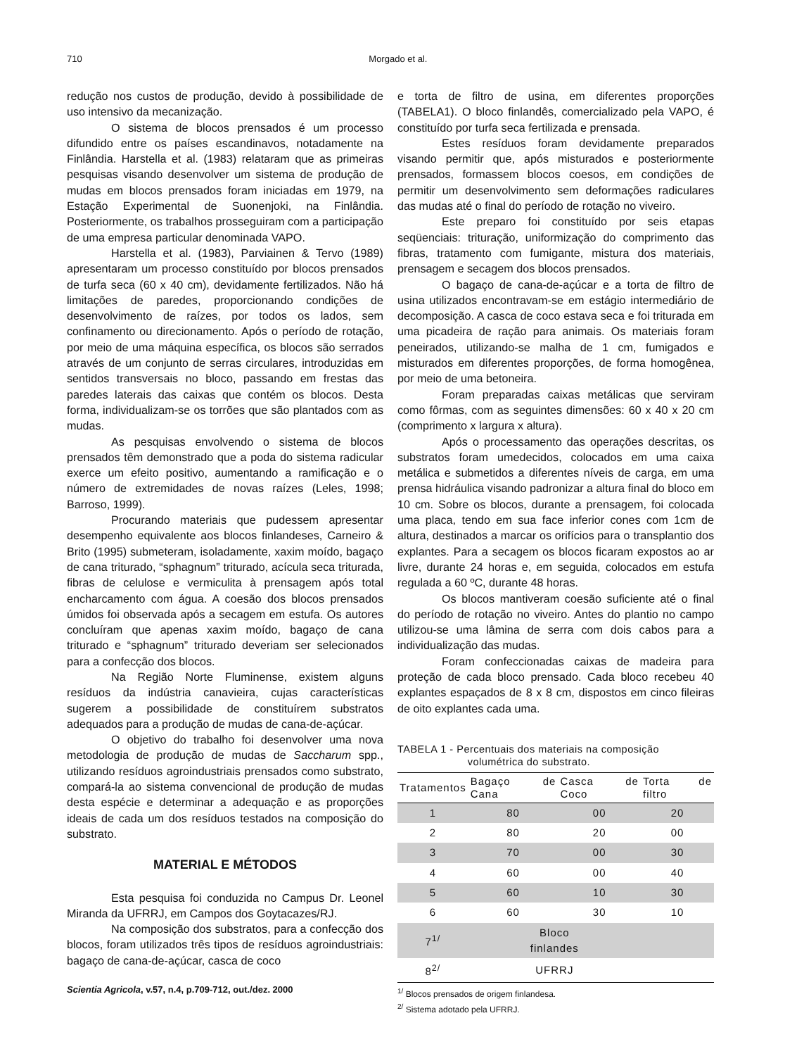710
Morgado et al.
redução nos custos de produção, devido à possibilidade de uso intensivo da mecanização.
O sistema de blocos prensados é um processo difundido entre os países escandinavos, notadamente na Finlândia. Harstella et al. (1983) relataram que as primeiras pesquisas visando desenvolver um sistema de produção de mudas em blocos prensados foram iniciadas em 1979, na Estação Experimental de Suonenjoki, na Finlândia. Posteriormente, os trabalhos prosseguiram com a participação de uma empresa particular denominada VAPO.
Harstella et al. (1983), Parviainen & Tervo (1989) apresentaram um processo constituído por blocos prensados de turfa seca (60 x 40 cm), devidamente fertilizados. Não há limitações de paredes, proporcionando condições de desenvolvimento de raízes, por todos os lados, sem confinamento ou direcionamento. Após o período de rotação, por meio de uma máquina específica, os blocos são serrados através de um conjunto de serras circulares, introduzidas em sentidos transversais no bloco, passando em frestas das paredes laterais das caixas que contém os blocos. Desta forma, individualizam-se os torrões que são plantados com as mudas.
As pesquisas envolvendo o sistema de blocos prensados têm demonstrado que a poda do sistema radicular exerce um efeito positivo, aumentando a ramificação e o número de extremidades de novas raízes (Leles, 1998; Barroso, 1999).
Procurando materiais que pudessem apresentar desempenho equivalente aos blocos finlandeses, Carneiro & Brito (1995) submeteram, isoladamente, xaxim moído, bagaço de cana triturado, “sphagnum” triturado, acícula seca triturada, fibras de celulose e vermiculita à prensagem após total encharcamento com água. A coesão dos blocos prensados úmidos foi observada após a secagem em estufa. Os autores concluíram que apenas xaxim moído, bagaço de cana triturado e “sphagnum” triturado deveriam ser selecionados para a confecção dos blocos.
Na Região Norte Fluminense, existem alguns resíduos da indústria canavieira, cujas características sugerem a possibilidade de constituírem substratos adequados para a produção de mudas de cana-de-açúcar.
O objetivo do trabalho foi desenvolver uma nova metodologia de produção de mudas de Saccharum spp., utilizando resíduos agroindustriais prensados como substrato, compará-la ao sistema convencional de produção de mudas desta espécie e determinar a adequação e as proporções ideais de cada um dos resíduos testados na composição do substrato.
MATERIAL E MÉTODOS
Esta pesquisa foi conduzida no Campus Dr. Leonel Miranda da UFRRJ, em Campos dos Goytacazes/RJ.
Na composição dos substratos, para a confecção dos blocos, foram utilizados três tipos de resíduos agroindustriais: bagaço de cana-de-açúcar, casca de coco
e torta de filtro de usina, em diferentes proporções (TABELA1). O bloco finlandês, comercializado pela VAPO, é constituído por turfa seca fertilizada e prensada.
Estes resíduos foram devidamente preparados visando permitir que, após misturados e posteriormente prensados, formassem blocos coesos, em condições de permitir um desenvolvimento sem deformações radiculares das mudas até o final do período de rotação no viveiro.
Este preparo foi constituído por seis etapas seqüenciais: trituração, uniformização do comprimento das fibras, tratamento com fumigante, mistura dos materiais, prensagem e secagem dos blocos prensados.
O bagaço de cana-de-açúcar e a torta de filtro de usina utilizados encontravam-se em estágio intermediário de decomposição. A casca de coco estava seca e foi triturada em uma picadeira de ração para animais. Os materiais foram peneirados, utilizando-se malha de 1 cm, fumigados e misturados em diferentes proporções, de forma homogênea, por meio de uma betoneira.
Foram preparadas caixas metálicas que serviram como fôrmas, com as seguintes dimensões: 60 x 40 x 20 cm (comprimento x largura x altura).
Após o processamento das operações descritas, os substratos foram umedecidos, colocados em uma caixa metálica e submetidos a diferentes níveis de carga, em uma prensa hidráulica visando padronizar a altura final do bloco em 10 cm. Sobre os blocos, durante a prensagem, foi colocada uma placa, tendo em sua face inferior cones com 1cm de altura, destinados a marcar os orifícios para o transplantio dos explantes. Para a secagem os blocos ficaram expostos ao ar livre, durante 24 horas e, em seguida, colocados em estufa regulada a 60 ºC, durante 48 horas.
Os blocos mantiveram coesão suficiente até o final do período de rotação no viveiro. Antes do plantio no campo utilizou-se uma lâmina de serra com dois cabos para a individualização das mudas.
Foram confeccionadas caixas de madeira para proteção de cada bloco prensado. Cada bloco recebeu 40 explantes espaçados de 8 x 8 cm, dispostos em cinco fileiras de oito explantes cada uma.
TABELA 1 - Percentuais dos materiais na composição
volumétrica do substrato.
| Tratamentos | Bagaço de Cana | Casca de Coco | Torta de filtro |
| --- | --- | --- | --- |
| 1 | 80 | 00 | 20 |
| 2 | 80 | 20 | 00 |
| 3 | 70 | 00 | 30 |
| 4 | 60 | 00 | 40 |
| 5 | 60 | 10 | 30 |
| 6 | 60 | 30 | 10 |
| 7<sup>1/</sup> | Bloco finlandes | | |
| 8<sup>2/</sup> | UFRRJ | | |
<sup>1/</sup> Blocos prensados de origem finlandesa.
<sup>2/</sup> Sistema adotado pela UFRRJ.
Scientia Agricola, v.57, n.4, p.709-712, out./dez. 2000